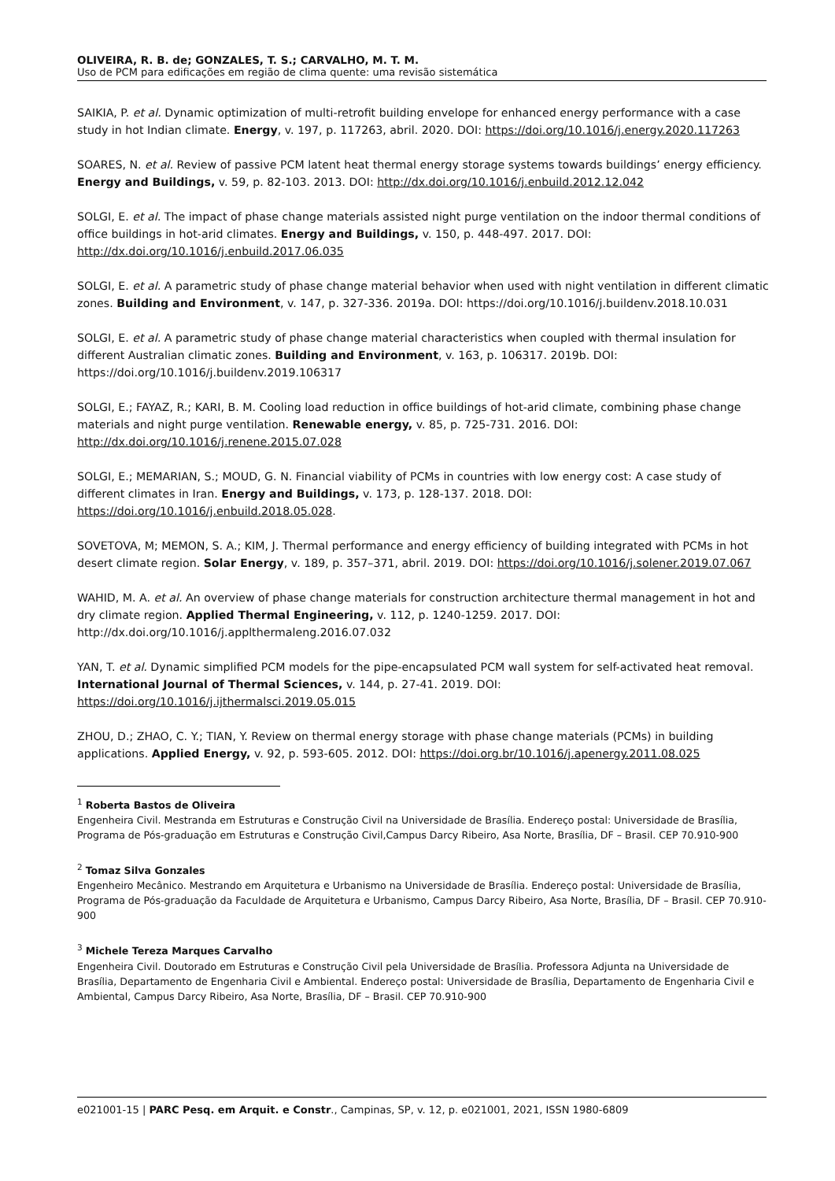OLIVEIRA, R. B. de; GONZALES, T. S.; CARVALHO, M. T. M.
Uso de PCM para edificações em região de clima quente: uma revisão sistemática
SAIKIA, P. et al. Dynamic optimization of multi-retrofit building envelope for enhanced energy performance with a case study in hot Indian climate. Energy, v. 197, p. 117263, abril. 2020. DOI: https://doi.org/10.1016/j.energy.2020.117263
SOARES, N. et al. Review of passive PCM latent heat thermal energy storage systems towards buildings’ energy efficiency. Energy and Buildings, v. 59, p. 82-103. 2013. DOI: http://dx.doi.org/10.1016/j.enbuild.2012.12.042
SOLGI, E. et al. The impact of phase change materials assisted night purge ventilation on the indoor thermal conditions of office buildings in hot-arid climates. Energy and Buildings, v. 150, p. 448-497. 2017. DOI: http://dx.doi.org/10.1016/j.enbuild.2017.06.035
SOLGI, E. et al. A parametric study of phase change material behavior when used with night ventilation in different climatic zones. Building and Environment, v. 147, p. 327-336. 2019a. DOI: https://doi.org/10.1016/j.buildenv.2018.10.031
SOLGI, E. et al. A parametric study of phase change material characteristics when coupled with thermal insulation for different Australian climatic zones. Building and Environment, v. 163, p. 106317. 2019b. DOI: https://doi.org/10.1016/j.buildenv.2019.106317
SOLGI, E.; FAYAZ, R.; KARI, B. M. Cooling load reduction in office buildings of hot-arid climate, combining phase change materials and night purge ventilation. Renewable energy, v. 85, p. 725-731. 2016. DOI: http://dx.doi.org/10.1016/j.renene.2015.07.028
SOLGI, E.; MEMARIAN, S.; MOUD, G. N. Financial viability of PCMs in countries with low energy cost: A case study of different climates in Iran. Energy and Buildings, v. 173, p. 128-137. 2018. DOI: https://doi.org/10.1016/j.enbuild.2018.05.028.
SOVETOVA, M; MEMON, S. A.; KIM, J. Thermal performance and energy efficiency of building integrated with PCMs in hot desert climate region. Solar Energy, v. 189, p. 357–371, abril. 2019. DOI: https://doi.org/10.1016/j.solener.2019.07.067
WAHID, M. A. et al. An overview of phase change materials for construction architecture thermal management in hot and dry climate region. Applied Thermal Engineering, v. 112, p. 1240-1259. 2017. DOI: http://dx.doi.org/10.1016/j.applthermaleng.2016.07.032
YAN, T. et al. Dynamic simplified PCM models for the pipe-encapsulated PCM wall system for self-activated heat removal. International Journal of Thermal Sciences, v. 144, p. 27-41. 2019. DOI: https://doi.org/10.1016/j.ijthermalsci.2019.05.015
ZHOU, D.; ZHAO, C. Y.; TIAN, Y. Review on thermal energy storage with phase change materials (PCMs) in building applications. Applied Energy, v. 92, p. 593-605. 2012. DOI: https://doi.org.br/10.1016/j.apenergy.2011.08.025
<sup>1</sup> Roberta Bastos de Oliveira
Engenheira Civil. Mestranda em Estruturas e Construção Civil na Universidade de Brasília. Endereço postal: Universidade de Brasília, Programa de Pós-graduação em Estruturas e Construção Civil,Campus Darcy Ribeiro, Asa Norte, Brasília, DF – Brasil. CEP 70.910-900
<sup>2</sup> Tomaz Silva Gonzales
Engenheiro Mecânico. Mestrando em Arquitetura e Urbanismo na Universidade de Brasília. Endereço postal: Universidade de Brasília, Programa de Pós-graduação da Faculdade de Arquitetura e Urbanismo, Campus Darcy Ribeiro, Asa Norte, Brasília, DF – Brasil. CEP 70.910-900
<sup>3</sup> Michele Tereza Marques Carvalho
Engenheira Civil. Doutorado em Estruturas e Construção Civil pela Universidade de Brasília. Professora Adjunta na Universidade de Brasília, Departamento de Engenharia Civil e Ambiental. Endereço postal: Universidade de Brasília, Departamento de Engenharia Civil e Ambiental, Campus Darcy Ribeiro, Asa Norte, Brasília, DF – Brasil. CEP 70.910-900
e021001-15 | PARC Pesq. em Arquit. e Constr., Campinas, SP, v. 12, p. e021001, 2021, ISSN 1980-6809